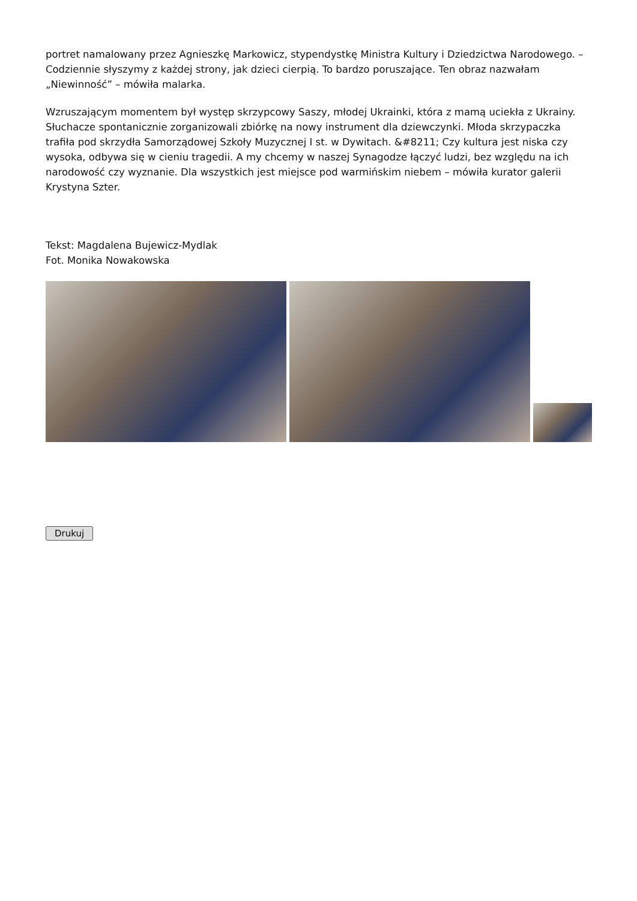portret namalowany przez Agnieszkę Markowicz, stypendystkę Ministra Kultury i Dziedzictwa Narodowego. – Codziennie słyszymy z każdej strony, jak dzieci cierpią. To bardzo poruszające. Ten obraz nazwałam „Niewinność” – mówiła malarka.
Wzruszającym momentem był występ skrzypcowy Saszy, młodej Ukrainki, która z mamą uciekła z Ukrainy. Słuchacze spontanicznie zorganizowali zbiórkę na nowy instrument dla dziewczynki. Młoda skrzypaczka trafiła pod skrzydła Samorządowej Szkoły Muzycznej I st. w Dywitach. &#8211; Czy kultura jest niska czy wysoka, odbywa się w cieniu tragedii. A my chcemy w naszej Synagodze łączyć ludzi, bez względu na ich narodowość czy wyznanie. Dla wszystkich jest miejsce pod warmińskim niebem – mówiła kurator galerii Krystyna Szter.
Tekst: Magdalena Bujewicz-Mydlak
Fot. Monika Nowakowska
Drukuj